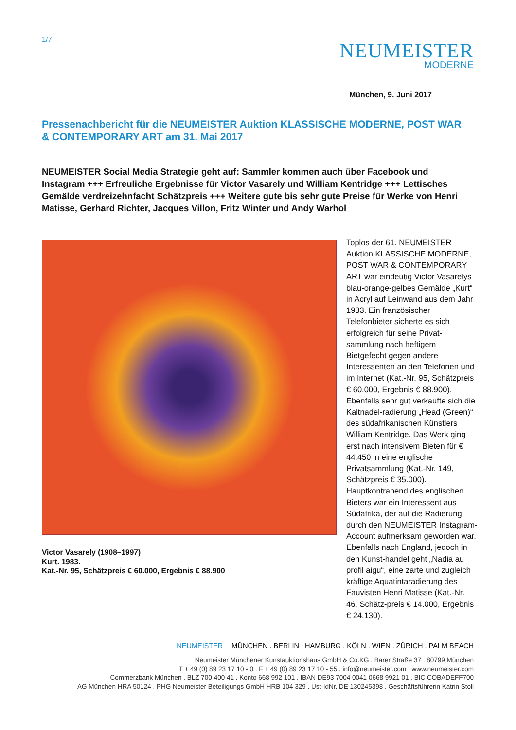1/7
NEUMEISTER
MODERNE
München, 9. Juni 2017
Pressenachbericht für die NEUMEISTER Auktion KLASSISCHE MODERNE, POST WAR & CONTEMPORARY ART am 31. Mai 2017
NEUMEISTER Social Media Strategie geht auf: Sammler kommen auch über Facebook und Instagram +++ Erfreuliche Ergebnisse für Victor Vasarely und William Kentridge +++ Lettisches Gemälde verdreizehnfacht Schätzpreis +++ Weitere gute bis sehr gute Preise für Werke von Henri Matisse, Gerhard Richter, Jacques Villon, Fritz Winter und Andy Warhol
Victor Vasarely (1908–1997)
Kurt. 1983.
Kat.-Nr. 95, Schätzpreis € 60.000, Ergebnis € 88.900
Toplos der 61. NEUMEISTER Auktion KLASSISCHE MODERNE, POST WAR & CONTEMPORARY ART war eindeutig Victor Vasarelys blau-orange-gelbes Gemälde „Kurt“ in Acryl auf Leinwand aus dem Jahr 1983. Ein französischer Telefonbieter sicherte es sich erfolgreich für seine Privat-sammlung nach heftigem Bietgefecht gegen andere Interessenten an den Telefonen und im Internet (Kat.-Nr. 95, Schätzpreis € 60.000, Ergebnis € 88.900). Ebenfalls sehr gut verkaufte sich die Kaltnadel-radierung „Head (Green)“ des südafrikanischen Künstlers William Kentridge. Das Werk ging erst nach intensivem Bieten für € 44.450 in eine englische Privatsammlung (Kat.-Nr. 149, Schätzpreis € 35.000). Hauptkontrahend des englischen Bieters war ein Interessent aus Südafrika, der auf die Radierung durch den NEUMEISTER Instagram-Account aufmerksam geworden war. Ebenfalls nach England, jedoch in den Kunst-handel geht „Nadia au profil aigu“, eine zarte und zugleich kräftige Aquatintaradierung des Fauvisten Henri Matisse (Kat.-Nr. 46, Schätz-preis € 14.000, Ergebnis € 24.130).
NEUMEISTER MÜNCHEN . BERLIN . HAMBURG . KÖLN . WIEN . ZÜRICH . PALM BEACH
Neumeister Münchener Kunstauktionshaus GmbH & Co.KG . Barer Straße 37 . 80799 München
T + 49 (0) 89 23 17 10 - 0 . F + 49 (0) 89 23 17 10 - 55 . info@neumeister.com . www.neumeister.com
Commerzbank München . BLZ 700 400 41 . Konto 668 992 101 . IBAN DE93 7004 0041 0668 9921 01 . BIC COBADEFF700
AG München HRA 50124 . PHG Neumeister Beteiligungs GmbH HRB 104 329 . Ust-IdNr. DE 130245398 . Geschäftsführerin Katrin Stoll